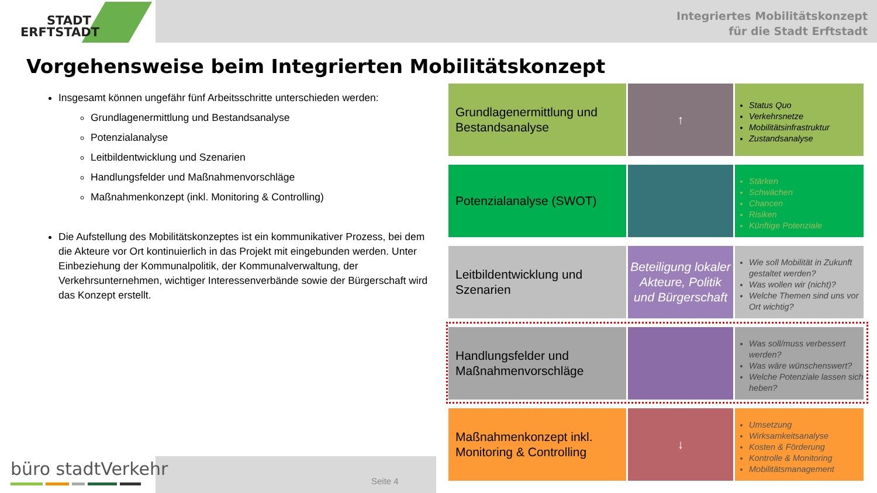STADT
ERFTSTADT
Integriertes Mobilitätskonzept
für die Stadt Erftstadt
Vorgehensweise beim Integrierten Mobilitätskonzept
Insgesamt können ungefähr fünf Arbeitsschritte unterschieden werden:
Grundlagenermittlung und Bestandsanalyse
Potenzialanalyse
Leitbildentwicklung und Szenarien
Handlungsfelder und Maßnahmenvorschläge
Maßnahmenkonzept (inkl. Monitoring & Controlling)
Die Aufstellung des Mobilitätskonzeptes ist ein kommunikativer Prozess, bei dem die Akteure vor Ort kontinuierlich in das Projekt mit eingebunden werden. Unter Einbeziehung der Kommunalpolitik, der Kommunalverwaltung, der Verkehrsunternehmen, wichtiger Interessenverbände sowie der Bürgerschaft wird das Konzept erstellt.
Grundlagenermittlung und Bestandsanalyse
↑
Status Quo
Verkehrsnetze
Mobilitätsinfrastruktur
Zustandsanalyse
Potenzialanalyse (SWOT)
Stärken
Schwächen
Chancen
Risiken
Künftige Potenziale
Leitbildentwicklung und Szenarien
Beteiligung lokaler Akteure, Politik und Bürgerschaft
Wie soll Mobilität in Zukunft gestaltet werden?
Was wollen wir (nicht)?
Welche Themen sind uns vor Ort wichtig?
Handlungsfelder und Maßnahmenvorschläge
Was soll/muss verbessert werden?
Was wäre wünschenswert?
Welche Potenziale lassen sich heben?
Maßnahmenkonzept inkl. Monitoring & Controlling
↓
Umsetzung
Wirksamkeitsanalyse
Kosten & Förderung
Kontrolle & Monitoring
Mobilitätsmanagement
Seite 4
büro stadtVerkehr